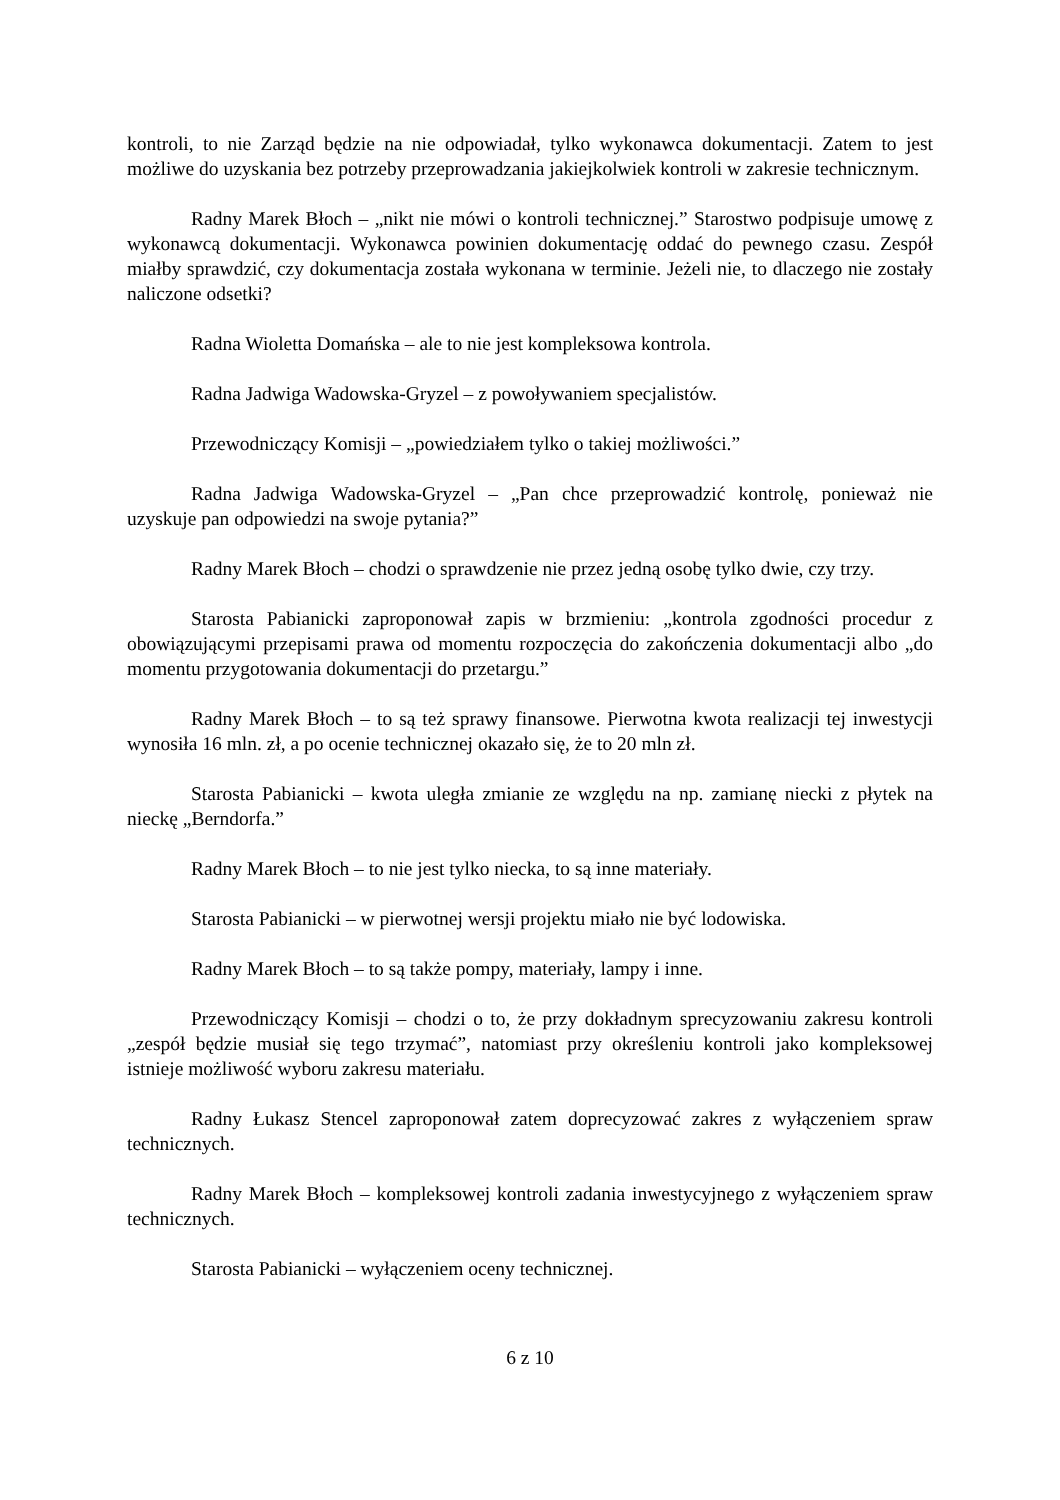kontroli, to nie Zarząd będzie na nie odpowiadał, tylko wykonawca dokumentacji. Zatem to jest możliwe do uzyskania bez potrzeby przeprowadzania jakiejkolwiek kontroli w zakresie technicznym.
Radny Marek Błoch – „nikt nie mówi o kontroli technicznej.” Starostwo podpisuje umowę z wykonawcą dokumentacji. Wykonawca powinien dokumentację oddać do pewnego czasu. Zespół miałby sprawdzić, czy dokumentacja została wykonana w terminie. Jeżeli nie, to dlaczego nie zostały naliczone odsetki?
Radna Wioletta Domańska – ale to nie jest kompleksowa kontrola.
Radna Jadwiga Wadowska-Gryzel – z powoływaniem specjalistów.
Przewodniczący Komisji – „powiedziałem tylko o takiej możliwości.”
Radna Jadwiga Wadowska-Gryzel – „Pan chce przeprowadzić kontrolę, ponieważ nie uzyskuje pan odpowiedzi na swoje pytania?”
Radny Marek Błoch – chodzi o sprawdzenie nie przez jedną osobę tylko dwie, czy trzy.
Starosta Pabianicki zaproponował zapis w brzmieniu: „kontrola zgodności procedur z obowiązującymi przepisami prawa od momentu rozpoczęcia do zakończenia dokumentacji albo „do momentu przygotowania dokumentacji do przetargu.”
Radny Marek Błoch – to są też sprawy finansowe. Pierwotna kwota realizacji tej inwestycji wynosiła 16 mln. zł, a po ocenie technicznej okazało się, że to 20 mln zł.
Starosta Pabianicki – kwota uległa zmianie ze względu na np. zamianę niecki z płytek na nieckę „Berndorfa.”
Radny Marek Błoch – to nie jest tylko niecka, to są inne materiały.
Starosta Pabianicki – w pierwotnej wersji projektu miało nie być lodowiska.
Radny Marek Błoch – to są także pompy, materiały, lampy i inne.
Przewodniczący Komisji – chodzi o to, że przy dokładnym sprecyzowaniu zakresu kontroli „zespół będzie musiał się tego trzymać”, natomiast przy określeniu kontroli jako kompleksowej istnieje możliwość wyboru zakresu materiału.
Radny Łukasz Stencel zaproponował zatem doprecyzować zakres z wyłączeniem spraw technicznych.
Radny Marek Błoch – kompleksowej kontroli zadania inwestycyjnego z wyłączeniem spraw technicznych.
Starosta Pabianicki – wyłączeniem oceny technicznej.
6 z 10